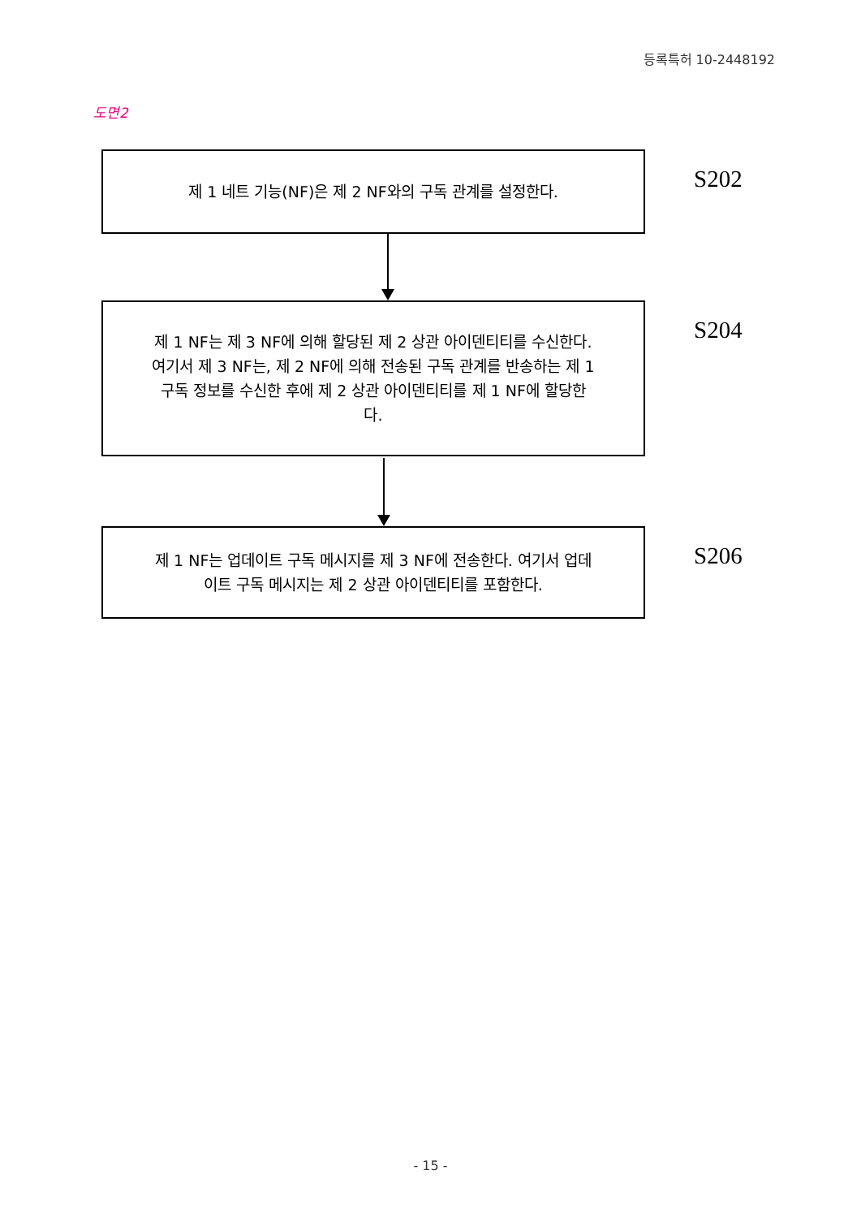등록특허 10-2448192
도면2
제 1 네트 기능(NF)은 제 2 NF와의 구독 관계를 설정한다.
S202
제 1 NF는 제 3 NF에 의해 할당된 제 2 상관 아이덴티티를 수신한다. 여기서 제 3 NF는, 제 2 NF에 의해 전송된 구독 관계를 반송하는 제 1 구독 정보를 수신한 후에 제 2 상관 아이덴티티를 제 1 NF에 할당한다.
S204
제 1 NF는 업데이트 구독 메시지를 제 3 NF에 전송한다. 여기서 업데이트 구독 메시지는 제 2 상관 아이덴티티를 포함한다.
S206
- 15 -